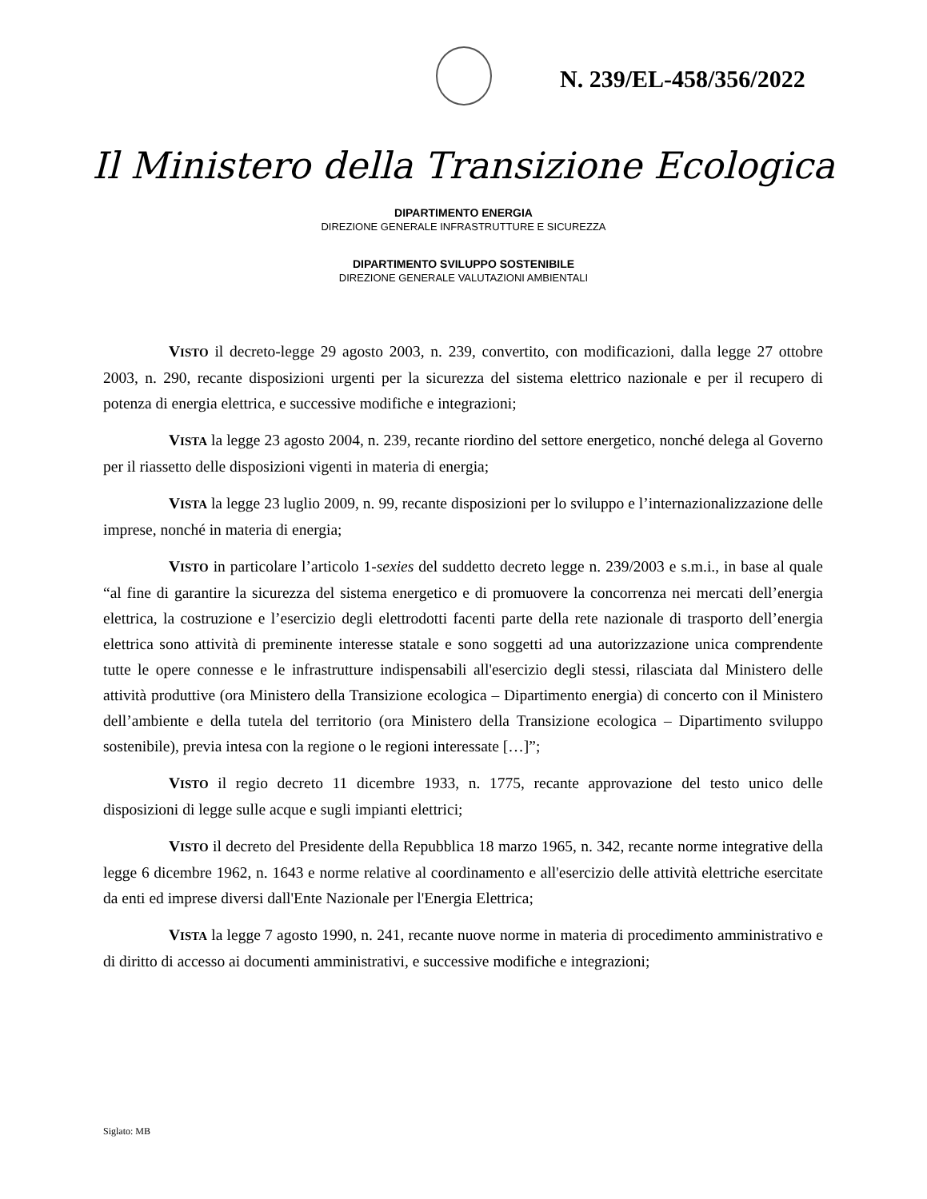N. 239/EL-458/356/2022
Il Ministero della Transizione Ecologica
DIPARTIMENTO ENERGIA
DIREZIONE GENERALE INFRASTRUTTURE E SICUREZZA
DIPARTIMENTO SVILUPPO SOSTENIBILE
DIREZIONE GENERALE VALUTAZIONI AMBIENTALI
VISTO il decreto-legge 29 agosto 2003, n. 239, convertito, con modificazioni, dalla legge 27 ottobre 2003, n. 290, recante disposizioni urgenti per la sicurezza del sistema elettrico nazionale e per il recupero di potenza di energia elettrica, e successive modifiche e integrazioni;
VISTA la legge 23 agosto 2004, n. 239, recante riordino del settore energetico, nonché delega al Governo per il riassetto delle disposizioni vigenti in materia di energia;
VISTA la legge 23 luglio 2009, n. 99, recante disposizioni per lo sviluppo e l’internazionalizzazione delle imprese, nonché in materia di energia;
VISTO in particolare l’articolo 1-sexies del suddetto decreto legge n. 239/2003 e s.m.i., in base al quale “al fine di garantire la sicurezza del sistema energetico e di promuovere la concorrenza nei mercati dell’energia elettrica, la costruzione e l’esercizio degli elettrodotti facenti parte della rete nazionale di trasporto dell’energia elettrica sono attività di preminente interesse statale e sono soggetti ad una autorizzazione unica comprendente tutte le opere connesse e le infrastrutture indispensabili all'esercizio degli stessi, rilasciata dal Ministero delle attività produttive (ora Ministero della Transizione ecologica – Dipartimento energia) di concerto con il Ministero dell’ambiente e della tutela del territorio (ora Ministero della Transizione ecologica – Dipartimento sviluppo sostenibile), previa intesa con la regione o le regioni interessate […]”;
VISTO il regio decreto 11 dicembre 1933, n. 1775, recante approvazione del testo unico delle disposizioni di legge sulle acque e sugli impianti elettrici;
VISTO il decreto del Presidente della Repubblica 18 marzo 1965, n. 342, recante norme integrative della legge 6 dicembre 1962, n. 1643 e norme relative al coordinamento e all'esercizio delle attività elettriche esercitate da enti ed imprese diversi dall'Ente Nazionale per l'Energia Elettrica;
VISTA la legge 7 agosto 1990, n. 241, recante nuove norme in materia di procedimento amministrativo e di diritto di accesso ai documenti amministrativi, e successive modifiche e integrazioni;
Siglato: MB